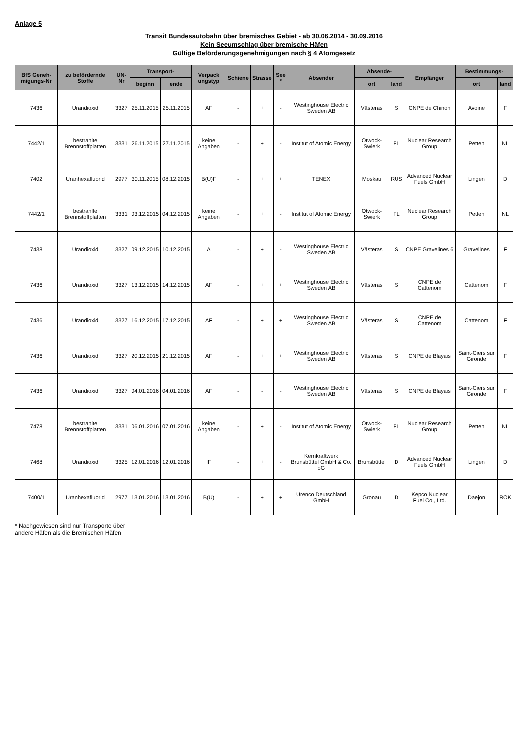Anlage 5
Transit Bundesautobahn über bremisches Gebiet - ab 30.06.2014 - 30.09.2016
Kein Seeumschlag über bremische Häfen
Gültige Beförderungsgenehmigungen nach § 4 Atomgesetz
| BfS Geneh-migungs-Nr | zu befördernde Stoffe | UN-Nr | Transport- | | Verpack ungstyp | Schiene | Strasse | See * | Absender | Absende- | | Empfänger | Bestimmungs- | |
| --- | --- | --- | --- | --- | --- | --- | --- | --- | --- | --- | --- | --- | --- | --- |
| | | | beginn | ende | | | | | | ort | land | | ort | land |
| 7436 | Urandioxid | 3327 | 25.11.2015 | 25.11.2015 | AF | - | + | - | Westinghouse Electric Sweden AB | Västeras | S | CNPE de Chinon | Avoine | F |
| 7442/1 | bestrahlte Brennstoffplatten | 3331 | 26.11.2015 | 27.11.2015 | keine Angaben | - | + | - | Institut of Atomic Energy | Otwock-Swierk | PL | Nuclear Research Group | Petten | NL |
| 7402 | Uranhexafluorid | 2977 | 30.11.2015 | 08.12.2015 | B(U)F | - | + | + | TENEX | Moskau | RUS | Advanced Nuclear Fuels GmbH | Lingen | D |
| 7442/1 | bestrahlte Brennstoffplatten | 3331 | 03.12.2015 | 04.12.2015 | keine Angaben | - | + | - | Institut of Atomic Energy | Otwock-Swierk | PL | Nuclear Research Group | Petten | NL |
| 7438 | Urandioxid | 3327 | 09.12.2015 | 10.12.2015 | A | - | + | - | Westinghouse Electric Sweden AB | Västeras | S | CNPE Gravelines 6 | Gravelines | F |
| 7436 | Urandioxid | 3327 | 13.12.2015 | 14.12.2015 | AF | - | + | + | Westinghouse Electric Sweden AB | Västeras | S | CNPE de Cattenom | Cattenom | F |
| 7436 | Urandioxid | 3327 | 16.12.2015 | 17.12.2015 | AF | - | + | + | Westinghouse Electric Sweden AB | Västeras | S | CNPE de Cattenom | Cattenom | F |
| 7436 | Urandioxid | 3327 | 20.12.2015 | 21.12.2015 | AF | - | + | + | Westinghouse Electric Sweden AB | Västeras | S | CNPE de Blayais | Saint-Ciers sur Gironde | F |
| 7436 | Urandioxid | 3327 | 04.01.2016 | 04.01.2016 | AF | - | - | - | Westinghouse Electric Sweden AB | Västeras | S | CNPE de Blayais | Saint-Ciers sur Gironde | F |
| 7478 | bestrahlte Brennstoffplatten | 3331 | 06.01.2016 | 07.01.2016 | keine Angaben | - | + | - | Institut of Atomic Energy | Otwock-Swierk | PL | Nuclear Research Group | Petten | NL |
| 7468 | Urandioxid | 3325 | 12.01.2016 | 12.01.2016 | IF | - | + | - | Kernkraftwerk Brunsbüttel GmbH & Co. oG | Brunsbüttel | D | Advanced Nuclear Fuels GmbH | Lingen | D |
| 7400/1 | Uranhexafluorid | 2977 | 13.01.2016 | 13.01.2016 | B(U) | - | + | + | Urenco Deutschland GmbH | Gronau | D | Kepco Nuclear Fuel Co., Ltd. | Daejon | ROK |
* Nachgewiesen sind nur Transporte über
andere Häfen als die Bremischen Häfen